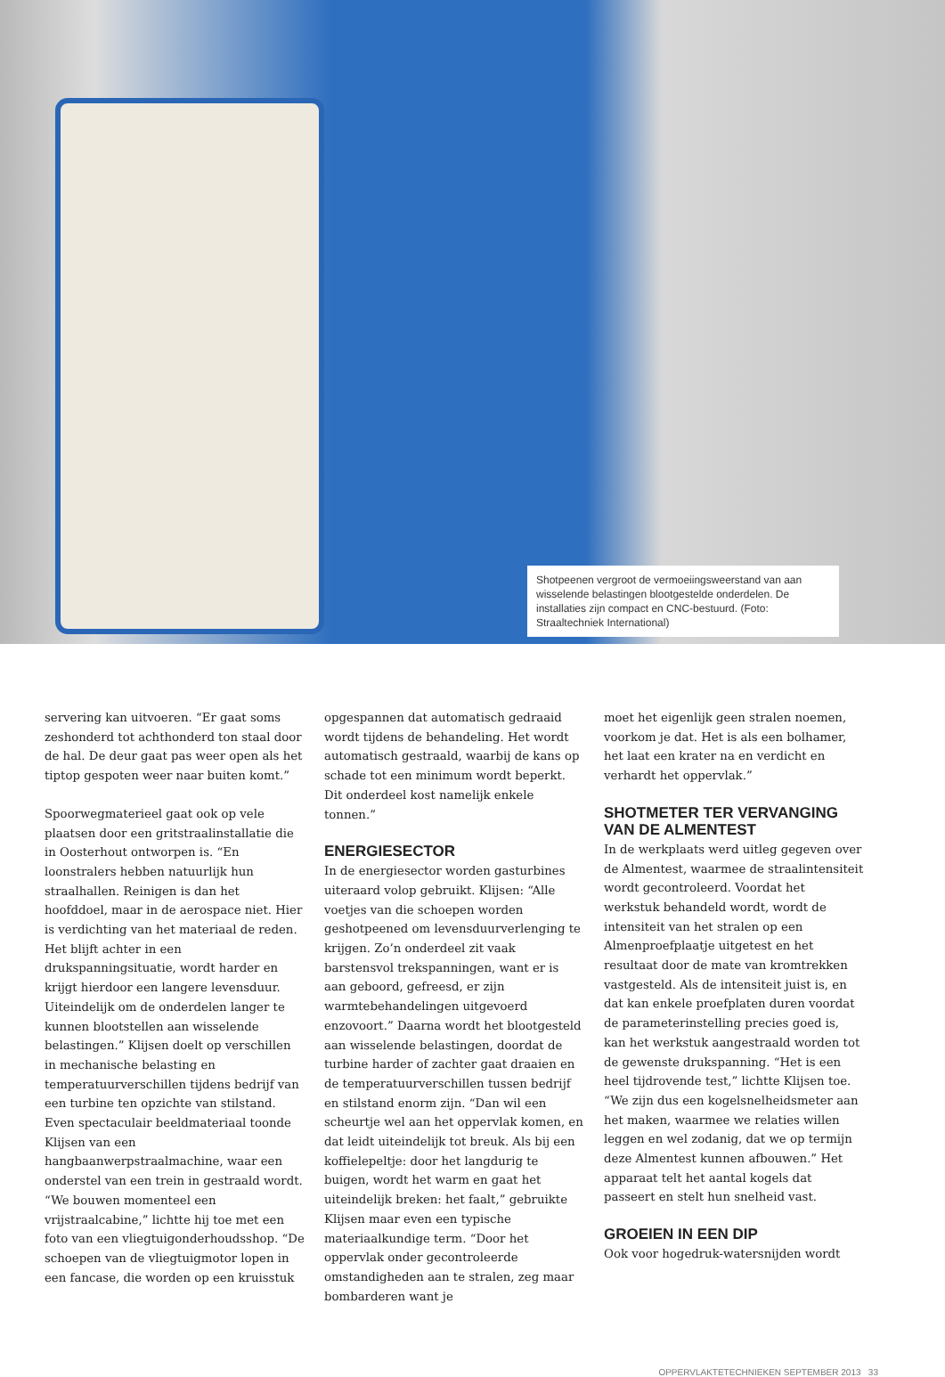Shotpeenen vergroot de vermoeiingsweerstand van aan wisselende belastingen blootgestelde onderdelen. De installaties zijn compact en CNC-bestuurd. (Foto: Straaltechniek International)
servering kan uitvoeren. “Er gaat soms zeshonderd tot achthonderd ton staal door de hal. De deur gaat pas weer open als het tiptop gespoten weer naar buiten komt.”
Spoorwegmaterieel gaat ook op vele plaatsen door een gritstraalinstallatie die in Oosterhout ontworpen is. “En loonstralers hebben natuurlijk hun straalhallen. Reinigen is dan het hoofddoel, maar in de aerospace niet. Hier is verdichting van het materiaal de reden. Het blijft achter in een drukspanningsituatie, wordt harder en krijgt hierdoor een langere levensduur. Uiteindelijk om de onderdelen langer te kunnen blootstellen aan wisselende belastingen.” Klijsen doelt op verschillen in mechanische belasting en temperatuurverschillen tijdens bedrijf van een turbine ten opzichte van stilstand. Even spectaculair beeldmateriaal toonde Klijsen van een hangbaanwerpstraalmachine, waar een onderstel van een trein in gestraald wordt. “We bouwen momenteel een vrijstraalcabine,” lichtte hij toe met een foto van een vliegtuigonderhoudsshop. “De schoepen van de vliegtuigmotor lopen in een fancase, die worden op een kruisstuk
opgespannen dat automatisch gedraaid wordt tijdens de behandeling. Het wordt automatisch gestraald, waarbij de kans op schade tot een minimum wordt beperkt. Dit onderdeel kost namelijk enkele tonnen.”
ENERGIESECTOR
In de energiesector worden gasturbines uiteraard volop gebruikt. Klijsen: “Alle voetjes van die schoepen worden geshotpeened om levensduurverlenging te krijgen. Zo’n onderdeel zit vaak barstensvol trekspanningen, want er is aan geboord, gefreesd, er zijn warmtebehandelingen uitgevoerd enzovoort.” Daarna wordt het blootgesteld aan wisselende belastingen, doordat de turbine harder of zachter gaat draaien en de temperatuurverschillen tussen bedrijf en stilstand enorm zijn. “Dan wil een scheurtje wel aan het oppervlak komen, en dat leidt uiteindelijk tot breuk. Als bij een koffielepeltje: door het langdurig te buigen, wordt het warm en gaat het uiteindelijk breken: het faalt,” gebruikte Klijsen maar even een typische materiaalkundige term. “Door het oppervlak onder gecontroleerde omstandigheden aan te stralen, zeg maar bombarderen want je
moet het eigenlijk geen stralen noemen, voorkom je dat. Het is als een bolhamer, het laat een krater na en verdicht en verhardt het oppervlak.”
SHOTMETER TER VERVANGING VAN DE ALMENTEST
In de werkplaats werd uitleg gegeven over de Almentest, waarmee de straalintensiteit wordt gecontroleerd. Voordat het werkstuk behandeld wordt, wordt de intensiteit van het stralen op een Almenproefplaatje uitgetest en het resultaat door de mate van kromtrekken vastgesteld. Als de intensiteit juist is, en dat kan enkele proefplaten duren voordat de parameterinstelling precies goed is, kan het werkstuk aangestraald worden tot de gewenste drukspanning. “Het is een heel tijdrovende test,” lichtte Klijsen toe. “We zijn dus een kogelsnelheidsmeter aan het maken, waarmee we relaties willen leggen en wel zodanig, dat we op termijn deze Almentest kunnen afbouwen.” Het apparaat telt het aantal kogels dat passeert en stelt hun snelheid vast.
GROEIEN IN EEN DIP
Ook voor hogedruk-watersnijden wordt
OPPERVLAKTETECHNIEKEN SEPTEMBER 2013 33